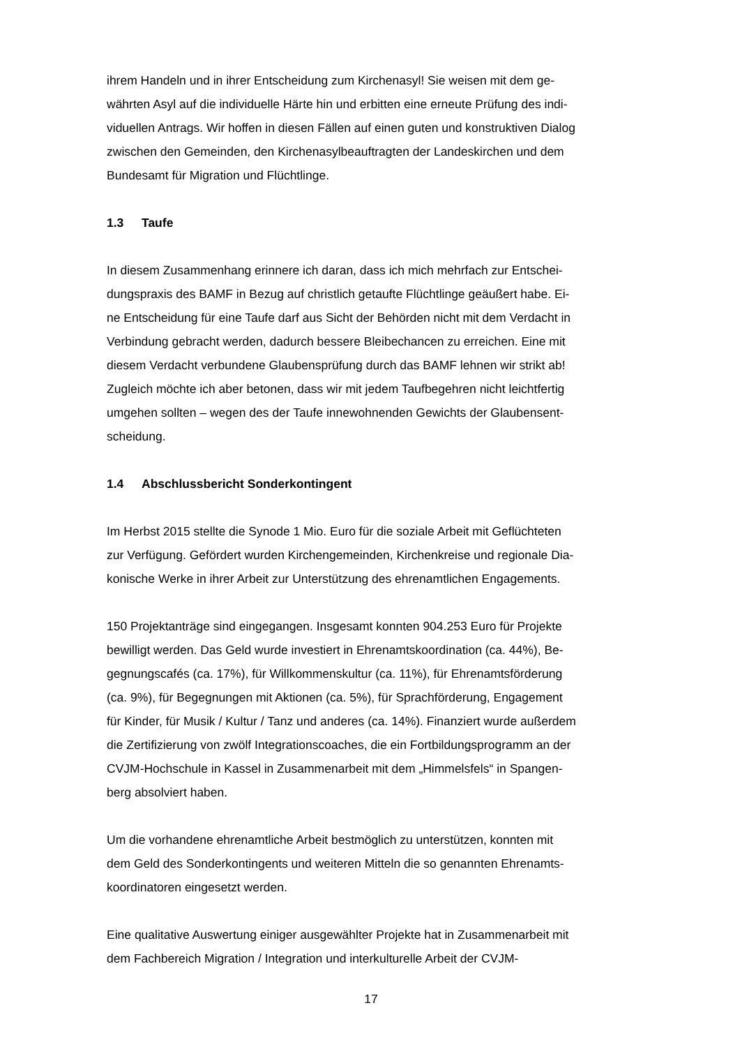ihrem Handeln und in ihrer Entscheidung zum Kirchenasyl! Sie weisen mit dem ge-
währten Asyl auf die individuelle Härte hin und erbitten eine erneute Prüfung des indi-
viduellen Antrags. Wir hoffen in diesen Fällen auf einen guten und konstruktiven Dialog
zwischen den Gemeinden, den Kirchenasylbeauftragten der Landeskirchen und dem
Bundesamt für Migration und Flüchtlinge.
1.3 Taufe
In diesem Zusammenhang erinnere ich daran, dass ich mich mehrfach zur Entschei-
dungspraxis des BAMF in Bezug auf christlich getaufte Flüchtlinge geäußert habe. Ei-
ne Entscheidung für eine Taufe darf aus Sicht der Behörden nicht mit dem Verdacht in
Verbindung gebracht werden, dadurch bessere Bleibechancen zu erreichen. Eine mit
diesem Verdacht verbundene Glaubensprüfung durch das BAMF lehnen wir strikt ab!
Zugleich möchte ich aber betonen, dass wir mit jedem Taufbegehren nicht leichtfertig
umgehen sollten – wegen des der Taufe innewohnenden Gewichts der Glaubensent-
scheidung.
1.4 Abschlussbericht Sonderkontingent
Im Herbst 2015 stellte die Synode 1 Mio. Euro für die soziale Arbeit mit Geflüchteten
zur Verfügung. Gefördert wurden Kirchengemeinden, Kirchenkreise und regionale Dia-
konische Werke in ihrer Arbeit zur Unterstützung des ehrenamtlichen Engagements.
150 Projektanträge sind eingegangen. Insgesamt konnten 904.253 Euro für Projekte
bewilligt werden. Das Geld wurde investiert in Ehrenamtskoordination (ca. 44%), Be-
gegnungscafés (ca. 17%), für Willkommenskultur (ca. 11%), für Ehrenamtsförderung
(ca. 9%), für Begegnungen mit Aktionen (ca. 5%), für Sprachförderung, Engagement
für Kinder, für Musik / Kultur / Tanz und anderes (ca. 14%). Finanziert wurde außerdem
die Zertifizierung von zwölf Integrationscoaches, die ein Fortbildungsprogramm an der
CVJM-Hochschule in Kassel in Zusammenarbeit mit dem „Himmelsfels“ in Spangen-
berg absolviert haben.
Um die vorhandene ehrenamtliche Arbeit bestmöglich zu unterstützen, konnten mit
dem Geld des Sonderkontingents und weiteren Mitteln die so genannten Ehrenamts-
koordinatoren eingesetzt werden.
Eine qualitative Auswertung einiger ausgewählter Projekte hat in Zusammenarbeit mit
dem Fachbereich Migration / Integration und interkulturelle Arbeit der CVJM-
17